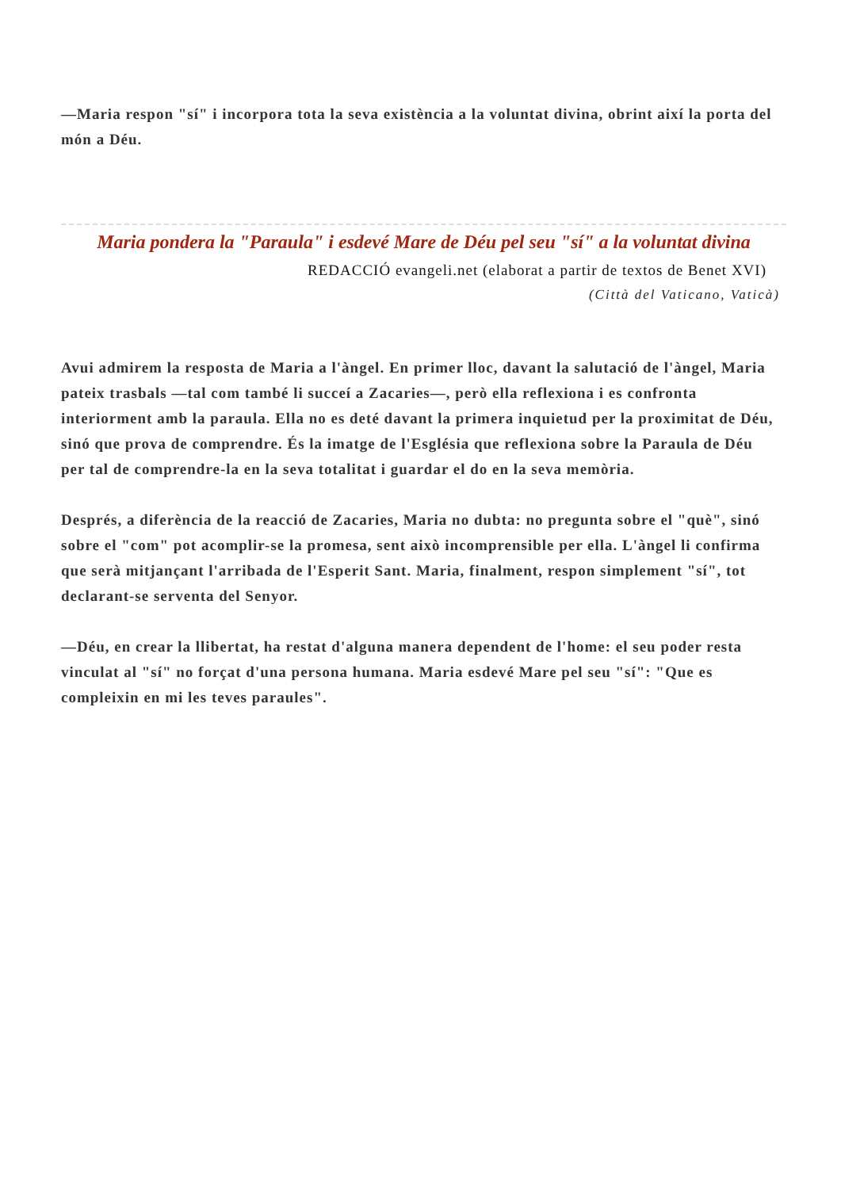—Maria respon "sí" i incorpora tota la seva existència a la voluntat divina, obrint així la porta del món a Déu.
Maria pondera la "Paraula" i esdevé Mare de Déu pel seu "sí" a la voluntat divina
REDACCIÓ evangeli.net (elaborat a partir de textos de Benet XVI)
(Città del Vaticano, Vaticà)
Avui admirem la resposta de Maria a l'àngel. En primer lloc, davant la salutació de l'àngel, Maria pateix trasbals —tal com també li succeí a Zacaries—, però ella reflexiona i es confronta interiorment amb la paraula. Ella no es deté davant la primera inquietud per la proximitat de Déu, sinó que prova de comprendre. És la imatge de l'Església que reflexiona sobre la Paraula de Déu per tal de comprendre-la en la seva totalitat i guardar el do en la seva memòria.
Després, a diferència de la reacció de Zacaries, Maria no dubta: no pregunta sobre el "què", sinó sobre el "com" pot acomplir-se la promesa, sent això incomprensible per ella. L'àngel li confirma que serà mitjançant l'arribada de l'Esperit Sant. Maria, finalment, respon simplement "sí", tot declarant-se serventa del Senyor.
—Déu, en crear la llibertat, ha restat d'alguna manera dependent de l'home: el seu poder resta vinculat al "sí" no forçat d'una persona humana. Maria esdevé Mare pel seu "sí": "Que es compleixin en mi les teves paraules".